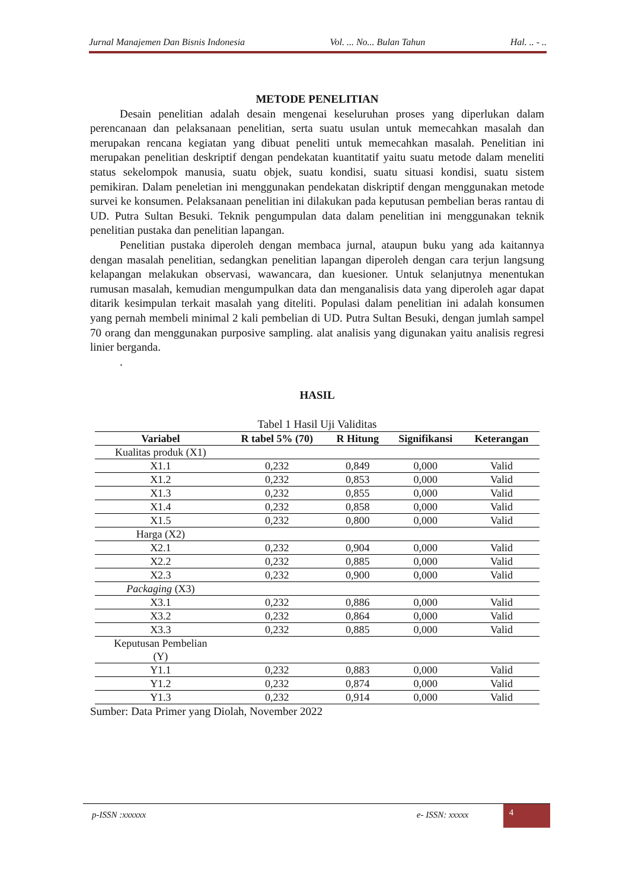Jurnal Manajemen Dan Bisnis Indonesia Vol. ... No... Bulan Tahun Hal. .. - ..
METODE PENELITIAN
Desain penelitian adalah desain mengenai keseluruhan proses yang diperlukan dalam perencanaan dan pelaksanaan penelitian, serta suatu usulan untuk memecahkan masalah dan merupakan rencana kegiatan yang dibuat peneliti untuk memecahkan masalah. Penelitian ini merupakan penelitian deskriptif dengan pendekatan kuantitatif yaitu suatu metode dalam meneliti status sekelompok manusia, suatu objek, suatu kondisi, suatu situasi kondisi, suatu sistem pemikiran. Dalam peneletian ini menggunakan pendekatan diskriptif dengan menggunakan metode survei ke konsumen. Pelaksanaan penelitian ini dilakukan pada keputusan pembelian beras rantau di UD. Putra Sultan Besuki. Teknik pengumpulan data dalam penelitian ini menggunakan teknik penelitian pustaka dan penelitian lapangan.
Penelitian pustaka diperoleh dengan membaca jurnal, ataupun buku yang ada kaitannya dengan masalah penelitian, sedangkan penelitian lapangan diperoleh dengan cara terjun langsung kelapangan melakukan observasi, wawancara, dan kuesioner. Untuk selanjutnya menentukan rumusan masalah, kemudian mengumpulkan data dan menganalisis data yang diperoleh agar dapat ditarik kesimpulan terkait masalah yang diteliti. Populasi dalam penelitian ini adalah konsumen yang pernah membeli minimal 2 kali pembelian di UD. Putra Sultan Besuki, dengan jumlah sampel 70 orang dan menggunakan purposive sampling. alat analisis yang digunakan yaitu analisis regresi linier berganda.
.
HASIL
Tabel 1 Hasil Uji Validitas
| Variabel | R tabel 5% (70) | R Hitung | Signifikansi | Keterangan |
| --- | --- | --- | --- | --- |
| Kualitas produk (X1) | | | | |
| X1.1 | 0,232 | 0,849 | 0,000 | Valid |
| X1.2 | 0,232 | 0,853 | 0,000 | Valid |
| X1.3 | 0,232 | 0,855 | 0,000 | Valid |
| X1.4 | 0,232 | 0,858 | 0,000 | Valid |
| X1.5 | 0,232 | 0,800 | 0,000 | Valid |
| Harga (X2) | | | | |
| X2.1 | 0,232 | 0,904 | 0,000 | Valid |
| X2.2 | 0,232 | 0,885 | 0,000 | Valid |
| X2.3 | 0,232 | 0,900 | 0,000 | Valid |
| Packaging (X3) | | | | |
| X3.1 | 0,232 | 0,886 | 0,000 | Valid |
| X3.2 | 0,232 | 0,864 | 0,000 | Valid |
| X3.3 | 0,232 | 0,885 | 0,000 | Valid |
| Keputusan Pembelian (Y) | | | | |
| Y1.1 | 0,232 | 0,883 | 0,000 | Valid |
| Y1.2 | 0,232 | 0,874 | 0,000 | Valid |
| Y1.3 | 0,232 | 0,914 | 0,000 | Valid |
Sumber: Data Primer yang Diolah, November 2022
p-ISSN :xxxxxx e- ISSN: xxxxx 4